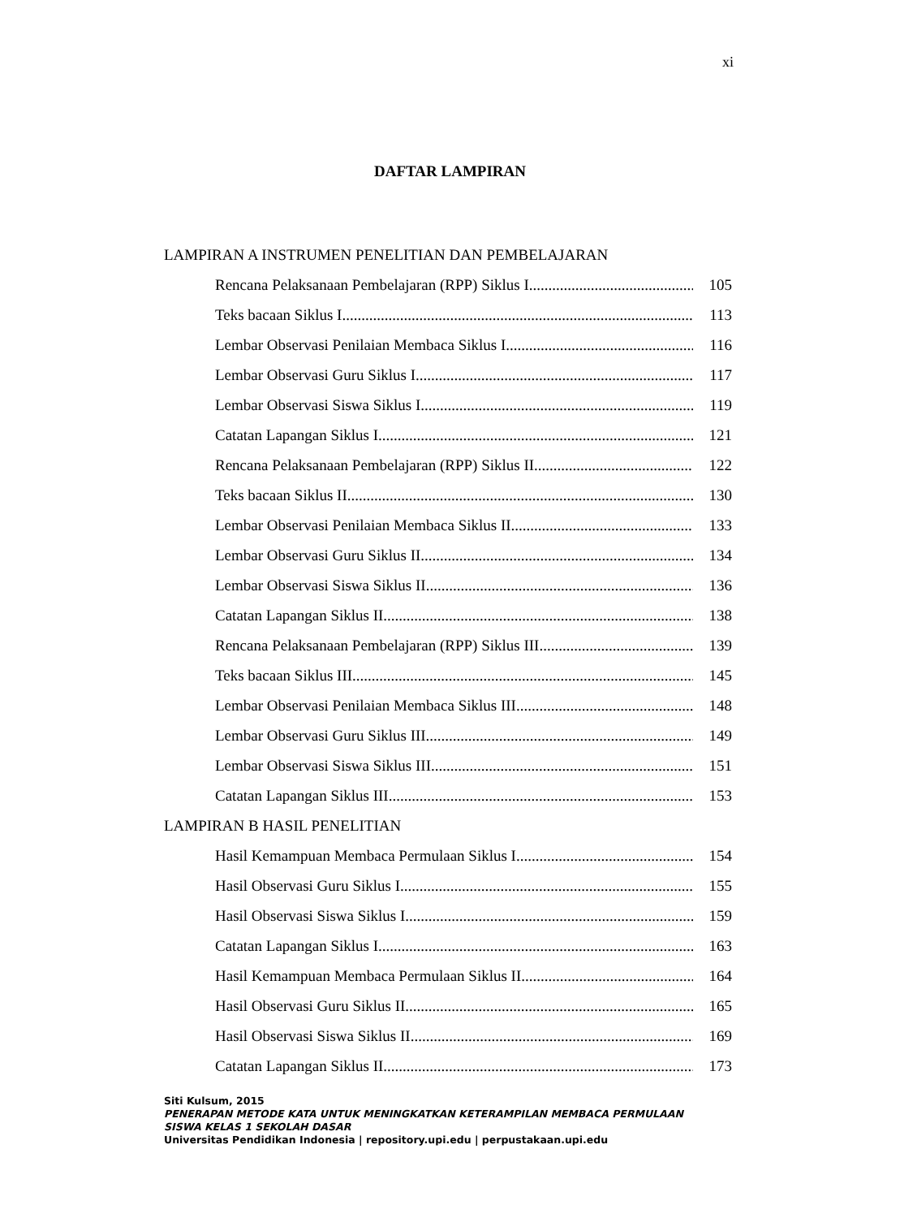xi
DAFTAR LAMPIRAN
LAMPIRAN A INSTRUMEN PENELITIAN DAN PEMBELAJARAN
Rencana Pelaksanaan Pembelajaran (RPP) Siklus I 105
Teks bacaan Siklus I 113
Lembar Observasi Penilaian Membaca Siklus I 116
Lembar Observasi Guru Siklus I 117
Lembar Observasi Siswa Siklus I 119
Catatan Lapangan Siklus I 121
Rencana Pelaksanaan Pembelajaran (RPP) Siklus II 122
Teks bacaan Siklus II 130
Lembar Observasi Penilaian Membaca Siklus II 133
Lembar Observasi Guru Siklus II 134
Lembar Observasi Siswa Siklus II 136
Catatan Lapangan Siklus II 138
Rencana Pelaksanaan Pembelajaran (RPP) Siklus III 139
Teks bacaan Siklus III 145
Lembar Observasi Penilaian Membaca Siklus III 148
Lembar Observasi Guru Siklus III 149
Lembar Observasi Siswa Siklus III 151
Catatan Lapangan Siklus III 153
LAMPIRAN B HASIL PENELITIAN
Hasil Kemampuan Membaca Permulaan Siklus I 154
Hasil Observasi Guru Siklus I 155
Hasil Observasi Siswa Siklus I 159
Catatan Lapangan Siklus I 163
Hasil Kemampuan Membaca Permulaan Siklus II 164
Hasil Observasi Guru Siklus II 165
Hasil Observasi Siswa Siklus II 169
Catatan Lapangan Siklus II 173
Siti Kulsum, 2015
PENERAPAN METODE KATA UNTUK MENINGKATKAN KETERAMPILAN MEMBACA PERMULAAN
SISWA KELAS 1 SEKOLAH DASAR
Universitas Pendidikan Indonesia | repository.upi.edu | perpustakaan.upi.edu